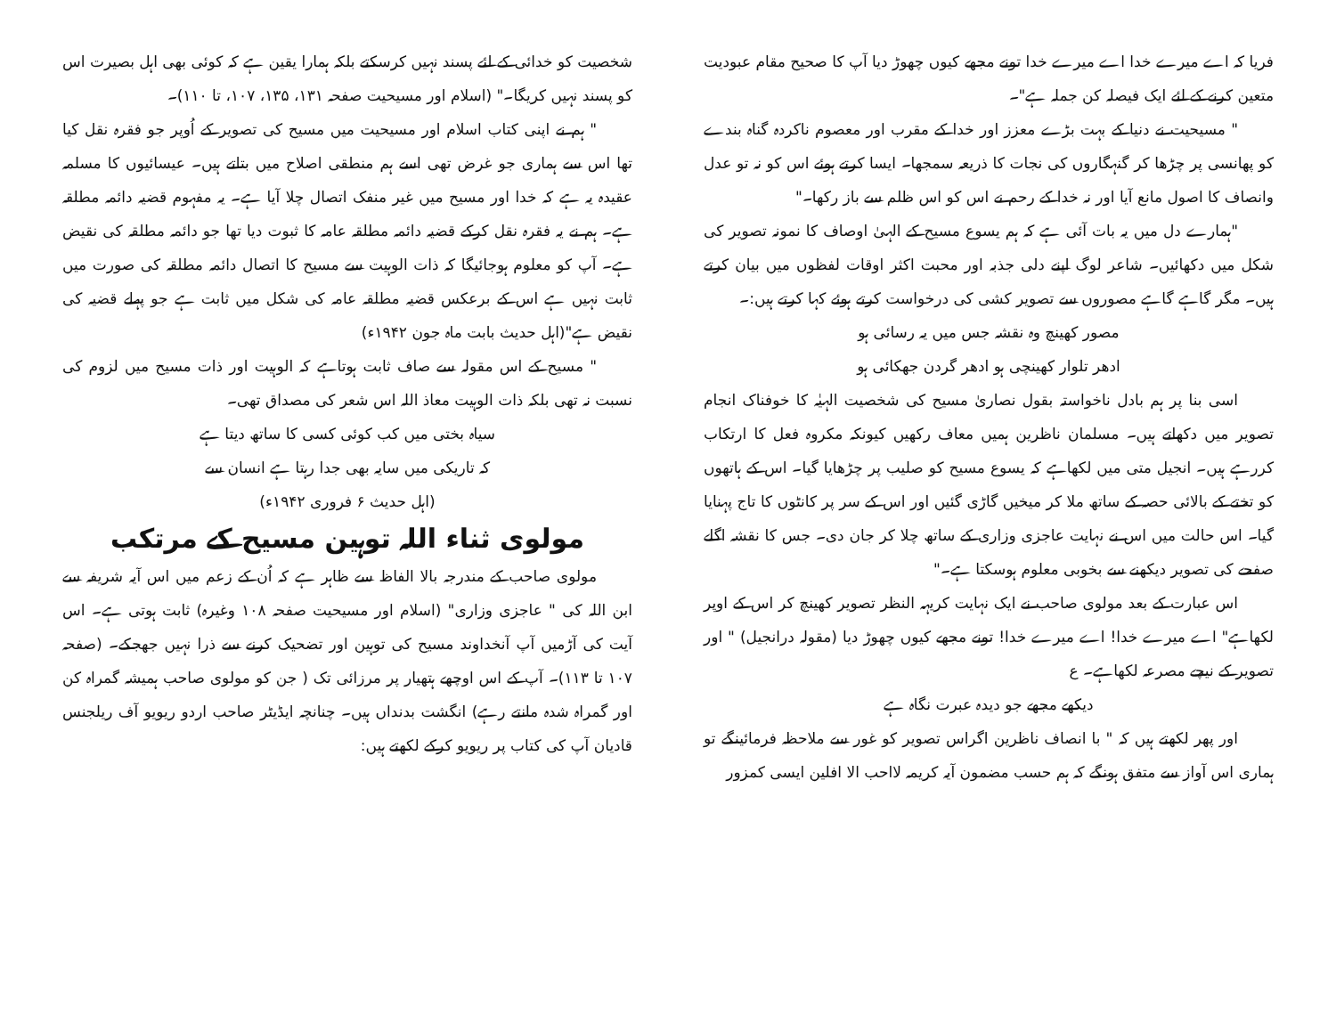فریا کہ اے میرے خدا اے میرے خدا تونے مجھے کیوں چھوڑ دیا آپ کا صحیح مقام عبودیت متعین کرنے کے لئے ایک فیصلہ کن جملہ ہے"۔
" مسیحیت نے دنیا کے بہت بڑے معزز اور خدا کے مقرب اور معصوم ناکردہ گناہ بندے کو پھانسی پر چڑھا کر گنہگاروں کی نجات کا ذریعہ سمجھا۔ ایسا کرتے ہوئے اس کو نہ تو عدل وانصاف کا اصول مانع آیا اور نہ خدا کے رحم نے اس کو اس ظلم سے باز رکھا۔"
"ہمارے دل میں یہ بات آئی ہے کہ ہم یسوع مسیح کے الہیٰ اوصاف کا نمونہ تصویر کی شکل میں دکھائیں۔ شاعر لوگ اپنے دلی جذبہ اور محبت اکثر اوقات لفظوں میں بیان کرتے ہیں۔ مگر گاہے گاہے مصوروں سے تصویر کشی کی درخواست کرتے ہوئے کہا کرتے ہیں:۔
مصور کھینچ وہ نقشہ جس میں یہ رسائی ہو
ادھر تلوار کھینچی ہو ادھر گردن جھکائی ہو
اسی بنا پر ہم بادل ناخواستہ بقول نصاریٰ مسیح کی شخصیت الہیٰہ کا خوفناک انجام تصویر میں دکھاتے ہیں۔ مسلمان ناظرین ہمیں معاف رکھیں کیونکہ مکروہ فعل کا ارتکاب کررہے ہیں۔ انجیل متی میں لکھاہے کہ یسوع مسیح کو صلیب پر چڑھایا گیا۔ اس کے ہاتھوں کو تختے کے بالائی حصہ کے ساتھ ملا کر میخیں گاڑی گئیں اور اس کے سر پر کانٹوں کا تاج پہنایا گیا۔ اس حالت میں اس نے نہایت عاجزی وزاری کے ساتھ چلا کر جان دی۔ جس کا نقشہ اگلے صفحے کی تصویر دیکھنے سے بخوبی معلوم ہوسکتا ہے۔"
اس عبارت کے بعد مولوی صاحب نے ایک نہایت کریہہ النظر تصویر کھینچ کر اس کے اوپر لکھاہے" اے میرے خدا! اے میرے خدا! تونے مجھے کیوں چھوڑ دیا (مقولہ درانجیل) " اور تصویر کے نیچے مصرعہ لکھاہے۔ ع
دیکھے مجھے جو دیدہ عبرت نگاہ ہے
اور پھر لکھتے ہیں کہ " با انصاف ناظرین اگراس تصویر کو غور سے ملاحظہ فرمائینگے تو ہماری اس آواز سے متفق ہونگے کہ ہم حسب مضمون آیہ کریمہ لااحب الا افلین ایسی کمزور
شخصیت کو خدائی کے لئے پسند نہیں کرسکتے بلکہ ہمارا یقین ہے کہ کوئی بھی اہل بصیرت اس کو پسند نہیں کریگا۔" (اسلام اور مسیحیت صفحہ ۱۳۱، ۱۳۵، ۱۰۷، تا ۱۱۰)۔
" ہم نے اپنی کتاب اسلام اور مسیحیت میں مسیح کی تصویر کے اُوپر جو فقرہ نقل کیا تھا اس سے ہماری جو غرض تھی اسے ہم منطقی اصلاح میں بتاتے ہیں۔ عیسائیوں کا مسلمہ عقیدہ یہ ہے کہ خدا اور مسیح میں غیر منفک اتصال چلا آیا ہے۔ یہ مفہوم قضیہ دائمہ مطلقہ ہے۔ ہم نے یہ فقرہ نقل کرکے قضیہ دائمہ مطلقہ عامہ کا ثبوت دیا تھا جو دائمہ مطلقہ کی نقیض ہے۔ آپ کو معلوم ہوجائیگا کہ ذات الوہیت سے مسیح کا اتصال دائمہ مطلقہ کی صورت میں ثابت نہیں ہے اس کے برعکس قضیہ مطلقہ عامہ کی شکل میں ثابت ہے جو پہلے قضیہ کی نقیض ہے"(اہل حدیث بابت ماہ جون ۱۹۴۲ء)
" مسیح کے اس مقولہ سے صاف ثابت ہوتاہے کہ الوہیت اور ذات مسیح میں لزوم کی نسبت نہ تھی بلکہ ذات الوہیت معاذ اللہ اس شعر کی مصداق تھی۔
سیاہ بختی میں کب کوئی کسی کا ساتھ دیتا ہے
کہ تاریکی میں سایہ بھی جدا رہتا ہے انسان سے
(اہل حدیث ۶ فروری ۱۹۴۲ء)
مولوی ثناء اللہ توہین مسیح کے مرتکب
مولوی صاحب کے مندرجہ بالا الفاظ سے ظاہر ہے کہ اُن کے زعم میں اس آیہ شریفہ سے ابن اللہ کی " عاجزی وزاری" (اسلام اور مسیحیت صفحہ ۱۰۸ وغیرہ) ثابت ہوتی ہے۔ اس آیت کی آڑمیں آپ آنخداوند مسیح کی توہین اور تضحیک کرنے سے ذرا نہیں جھجکے۔ (صفحہ ۱۰۷ تا ۱۱۳)۔ آپ کے اس اوچھے ہتھیار پر مرزائی تک ( جن کو مولوی صاحب ہمیشہ گمراہ کن اور گمراہ شدہ مانتے رہے) انگشت بدنداں ہیں۔ چنانچہ ایڈیٹر صاحب اردو ریویو آف ریلجنس قادیان آپ کی کتاب پر ریویو کرکے لکھتے ہیں: